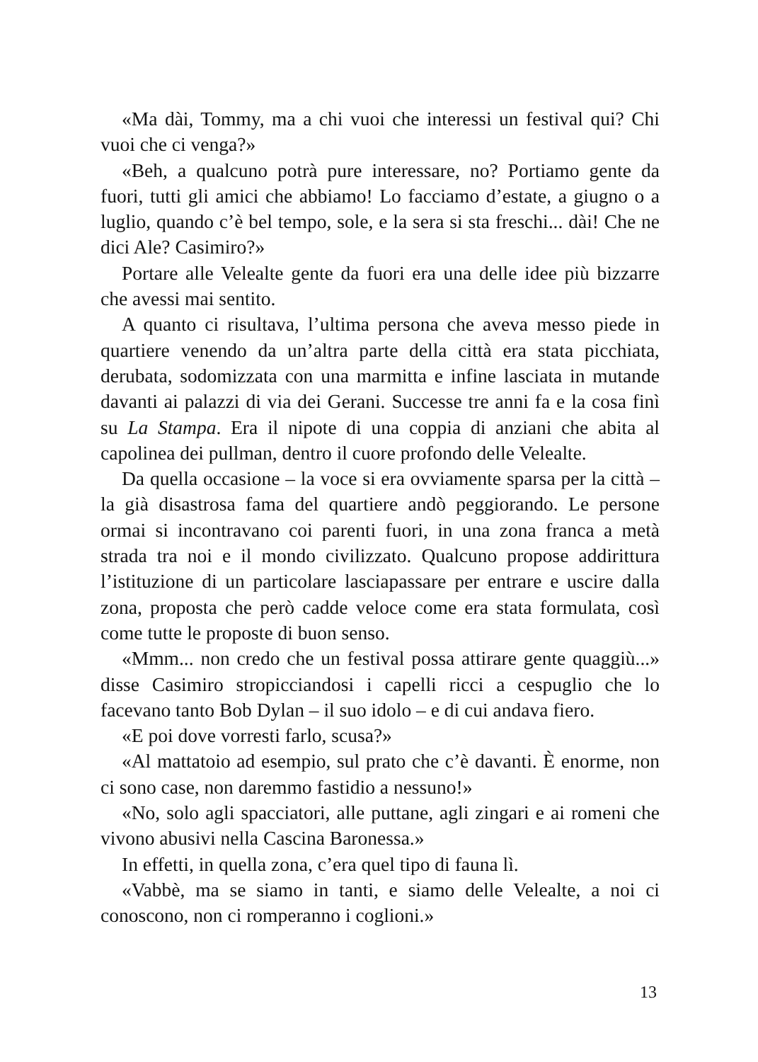«Ma dài, Tommy, ma a chi vuoi che interessi un festival qui? Chi vuoi che ci venga?»
«Beh, a qualcuno potrà pure interessare, no? Portiamo gente da fuori, tutti gli amici che abbiamo! Lo facciamo d’estate, a giugno o a luglio, quando c’è bel tempo, sole, e la sera si sta freschi... dài! Che ne dici Ale? Casimiro?»
Portare alle Velealte gente da fuori era una delle idee più bizzarre che avessi mai sentito.
A quanto ci risultava, l’ultima persona che aveva messo piede in quartiere venendo da un’altra parte della città era stata picchiata, derubata, sodomizzata con una marmitta e infine lasciata in mutande davanti ai palazzi di via dei Gerani. Successe tre anni fa e la cosa finì su La Stampa. Era il nipote di una coppia di anziani che abita al capolinea dei pullman, dentro il cuore profondo delle Velealte.
Da quella occasione – la voce si era ovviamente sparsa per la città – la già disastrosa fama del quartiere andò peggiorando. Le persone ormai si incontravano coi parenti fuori, in una zona franca a metà strada tra noi e il mondo civilizzato. Qualcuno propose addirittura l’istituzione di un particolare lasciapassare per entrare e uscire dalla zona, proposta che però cadde veloce come era stata formulata, così come tutte le proposte di buon senso.
«Mmm... non credo che un festival possa attirare gente quaggiù...» disse Casimiro stropicciandosi i capelli ricci a cespuglio che lo facevano tanto Bob Dylan – il suo idolo – e di cui andava fiero.
«E poi dove vorresti farlo, scusa?»
«Al mattatoio ad esempio, sul prato che c’è davanti. È enorme, non ci sono case, non daremmo fastidio a nessuno!»
«No, solo agli spacciatori, alle puttane, agli zingari e ai romeni che vivono abusivi nella Cascina Baronessa.»
In effetti, in quella zona, c’era quel tipo di fauna lì.
«Vabbè, ma se siamo in tanti, e siamo delle Velealte, a noi ci conoscono, non ci romperanno i coglioni.»
13